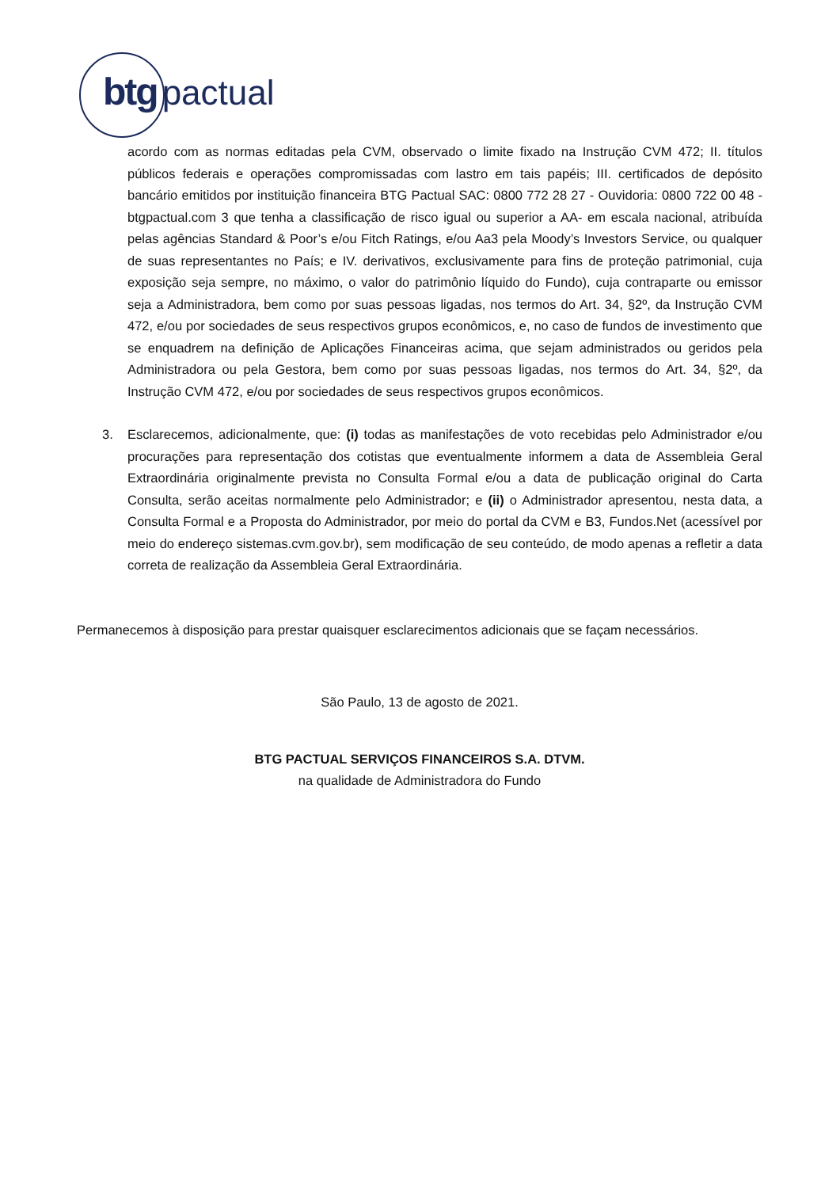btg pactual
acordo com as normas editadas pela CVM, observado o limite fixado na Instrução CVM 472; II. títulos públicos federais e operações compromissadas com lastro em tais papéis; III. certificados de depósito bancário emitidos por instituição financeira BTG Pactual SAC: 0800 772 28 27 - Ouvidoria: 0800 722 00 48 - btgpactual.com 3 que tenha a classificação de risco igual ou superior a AA- em escala nacional, atribuída pelas agências Standard & Poor’s e/ou Fitch Ratings, e/ou Aa3 pela Moody’s Investors Service, ou qualquer de suas representantes no País; e IV. derivativos, exclusivamente para fins de proteção patrimonial, cuja exposição seja sempre, no máximo, o valor do patrimônio líquido do Fundo), cuja contraparte ou emissor seja a Administradora, bem como por suas pessoas ligadas, nos termos do Art. 34, §2º, da Instrução CVM 472, e/ou por sociedades de seus respectivos grupos econômicos, e, no caso de fundos de investimento que se enquadrem na definição de Aplicações Financeiras acima, que sejam administrados ou geridos pela Administradora ou pela Gestora, bem como por suas pessoas ligadas, nos termos do Art. 34, §2º, da Instrução CVM 472, e/ou por sociedades de seus respectivos grupos econômicos.
3. Esclarecemos, adicionalmente, que: (i) todas as manifestações de voto recebidas pelo Administrador e/ou procurações para representação dos cotistas que eventualmente informem a data de Assembleia Geral Extraordinária originalmente prevista no Consulta Formal e/ou a data de publicação original do Carta Consulta, serão aceitas normalmente pelo Administrador; e (ii) o Administrador apresentou, nesta data, a Consulta Formal e a Proposta do Administrador, por meio do portal da CVM e B3, Fundos.Net (acessível por meio do endereço sistemas.cvm.gov.br), sem modificação de seu conteúdo, de modo apenas a refletir a data correta de realização da Assembleia Geral Extraordinária.
Permanecemos à disposição para prestar quaisquer esclarecimentos adicionais que se façam necessários.
São Paulo, 13 de agosto de 2021.
BTG PACTUAL SERVIÇOS FINANCEIROS S.A. DTVM.
na qualidade de Administradora do Fundo